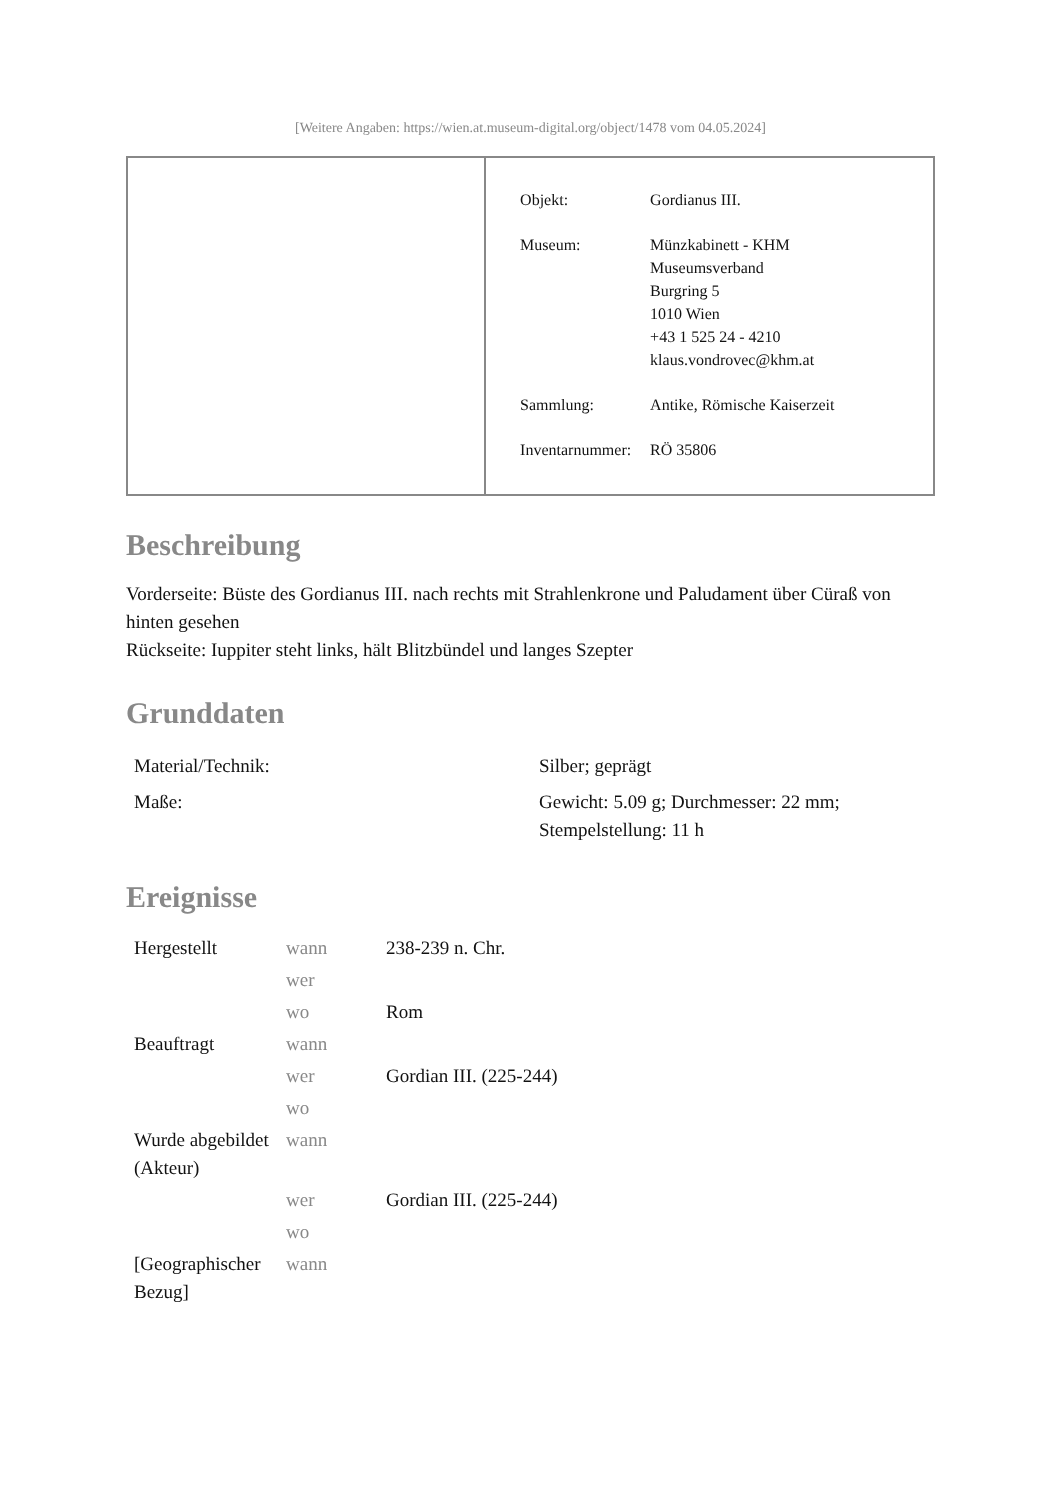[Weitere Angaben: https://wien.at.museum-digital.org/object/1478 vom 04.05.2024]
| Objekt: | Gordianus III. |
| Museum: | Münzkabinett - KHM Museumsverband Burgring 5 1010 Wien +43 1 525 24 - 4210 klaus.vondrovec@khm.at |
| Sammlung: | Antike, Römische Kaiserzeit |
| Inventarnummer: | RÖ 35806 |
Beschreibung
Vorderseite: Büste des Gordianus III. nach rechts mit Strahlenkrone und Paludament über Cüraß von hinten gesehen
Rückseite: Iuppiter steht links, hält Blitzbündel und langes Szepter
Grunddaten
| Material/Technik: | Silber; geprägt |
| Maße: | Gewicht: 5.09 g; Durchmesser: 22 mm; Stempelstellung: 11 h |
Ereignisse
| Hergestellt | wann | 238-239 n. Chr. |
| | wer | |
| | wo | Rom |
| Beauftragt | wann | |
| | wer | Gordian III. (225-244) |
| | wo | |
| Wurde abgebildet (Akteur) | wann | |
| | wer | Gordian III. (225-244) |
| | wo | |
| [Geographischer Bezug] | wann | |